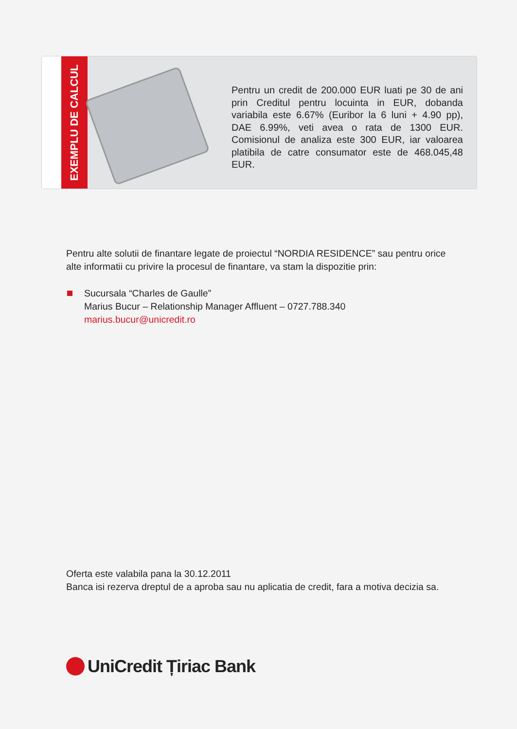EXEMPLU DE CALCUL
Pentru un credit de 200.000 EUR luati pe 30 de ani prin Creditul pentru locuinta in EUR, dobanda variabila este 6.67% (Euribor la 6 luni + 4.90 pp), DAE 6.99%, veti avea o rata de 1300 EUR. Comisionul de analiza este 300 EUR, iar valoarea platibila de catre consumator este de 468.045,48 EUR.
Pentru alte solutii de finantare legate de proiectul “NORDIA RESIDENCE” sau pentru orice alte informatii cu privire la procesul de finantare, va stam la dispozitie prin:
Sucursala “Charles de Gaulle”
Marius Bucur – Relationship Manager Affluent – 0727.788.340
marius.bucur@unicredit.ro
Oferta este valabila pana la 30.12.2011
Banca isi rezerva dreptul de a aproba sau nu aplicatia de credit, fara a motiva decizia sa.
UniCredit Țiriac Bank